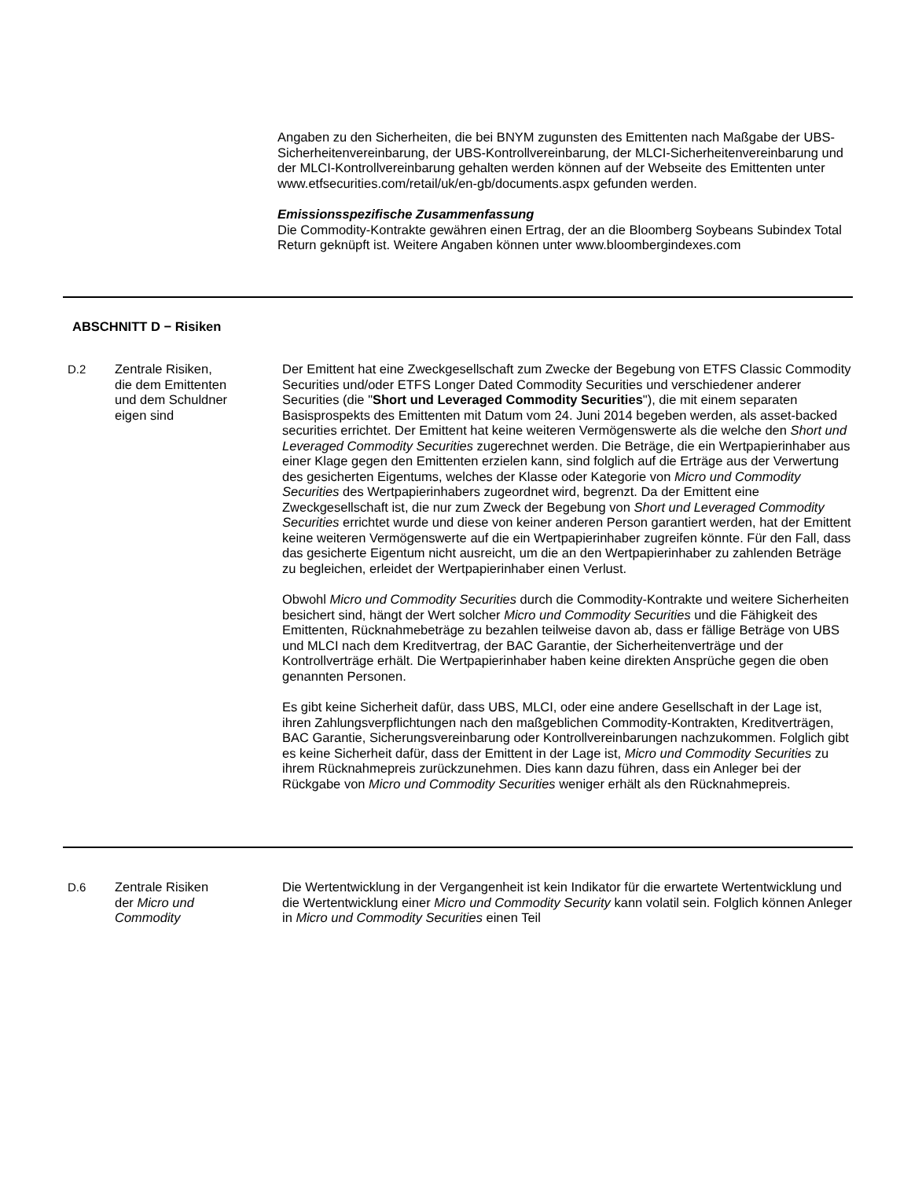Angaben zu den Sicherheiten, die bei BNYM zugunsten des Emittenten nach Maßgabe der UBS-Sicherheitenvereinbarung, der UBS-Kontrollvereinbarung, der MLCI-Sicherheitenvereinbarung und der MLCI-Kontrollvereinbarung gehalten werden können auf der Webseite des Emittenten unter www.etfsecurities.com/retail/uk/en-gb/documents.aspx gefunden werden.
Emissionsspezifische Zusammenfassung
Die Commodity-Kontrakte gewähren einen Ertrag, der an die Bloomberg Soybeans Subindex Total Return geknüpft ist. Weitere Angaben können unter www.bloombergindexes.com
ABSCHNITT D − Risiken
| D.2 | Zentrale Risiken, die dem Emittenten und dem Schuldner eigen sind | Der Emittent hat eine Zweckgesellschaft zum Zwecke der Begebung von ETFS Classic Commodity Securities und/oder ETFS Longer Dated Commodity Securities und verschiedener anderer Securities (die " Short und Leveraged Commodity Securities "), die mit einem separaten Basisprospekts des Emittenten mit Datum vom 24. Juni 2014 begeben werden, als asset-backed securities errichtet. Der Emittent hat keine weiteren Vermögenswerte als die welche den Short und Leveraged Commodity Securities zugerechnet werden. Die Beträge, die ein Wertpapierinhaber aus einer Klage gegen den Emittenten erzielen kann, sind folglich auf die Erträge aus der Verwertung des gesicherten Eigentums, welches der Klasse oder Kategorie von Micro und Commodity Securities des Wertpapierinhabers zugeordnet wird, begrenzt. Da der Emittent eine Zweckgesellschaft ist, die nur zum Zweck der Begebung von Short und Leveraged Commodity Securities errichtet wurde und diese von keiner anderen Person garantiert werden, hat der Emittent keine weiteren Vermögenswerte auf die ein Wertpapierinhaber zugreifen könnte. Für den Fall, dass das gesicherte Eigentum nicht ausreicht, um die an den Wertpapierinhaber zu zahlenden Beträge zu begleichen, erleidet der Wertpapierinhaber einen Verlust. Obwohl Micro und Commodity Securities durch die Commodity-Kontrakte und weitere Sicherheiten besichert sind, hängt der Wert solcher Micro und Commodity Securities und die Fähigkeit des Emittenten, Rücknahmebeträge zu bezahlen teilweise davon ab, dass er fällige Beträge von UBS und MLCI nach dem Kreditvertrag, der BAC Garantie, der Sicherheitenverträge und der Kontrollverträge erhält. Die Wertpapierinhaber haben keine direkten Ansprüche gegen die oben genannten Personen. Es gibt keine Sicherheit dafür, dass UBS, MLCI, oder eine andere Gesellschaft in der Lage ist, ihren Zahlungsverpflichtungen nach den maßgeblichen Commodity-Kontrakten, Kreditverträgen, BAC Garantie, Sicherungsvereinbarung oder Kontrollvereinbarungen nachzukommen. Folglich gibt es keine Sicherheit dafür, dass der Emittent in der Lage ist, Micro und Commodity Securities zu ihrem Rücknahmepreis zurückzunehmen. Dies kann dazu führen, dass ein Anleger bei der Rückgabe von Micro und Commodity Securities weniger erhält als den Rücknahmepreis. |
| D.6 | Zentrale Risiken der Micro und Commodity | Die Wertentwicklung in der Vergangenheit ist kein Indikator für die erwartete Wertentwicklung und die Wertentwicklung einer Micro und Commodity Security kann volatil sein. Folglich können Anleger in Micro und Commodity Securities einen Teil |